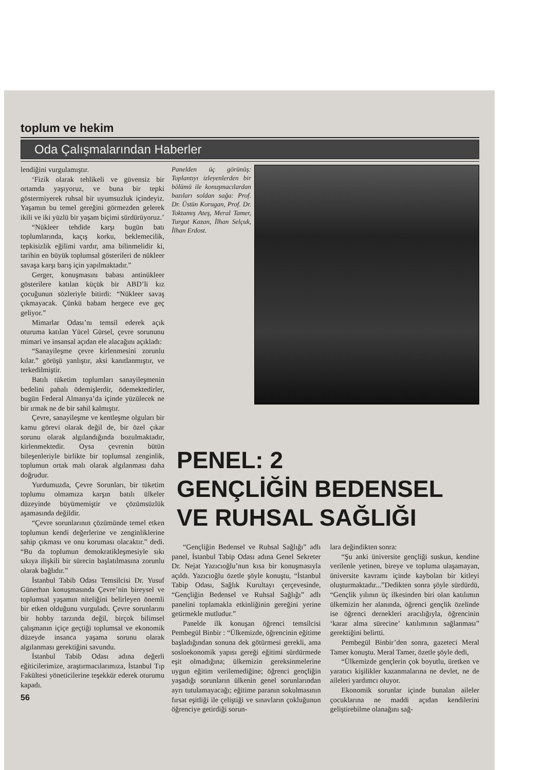toplum ve hekim
Oda Çalışmalarından Haberler
lendiğini vurgulamıştır.
‘Fizik olarak tehlikeli ve güvensiz bir ortamda yaşıyoruz, ve buna bir tepki göstermiyerek ruhsal bir uyumsuzluk içindeyiz. Yaşamın bu temel gereğini görmezden gelerek ikili ve iki yüzlü bir yaşam biçimi sürdürüyoruz.’
“Nükleer tehdide karşı bugün batı toplumlarında, kaçış korku, beklemecilik, tepkisizlik eğilimi vardır, ama bilinmelidir ki, tarihin en büyük toplumsal gösterileri de nükleer savaşa karşı barış için yapılmaktadır.”
Gerger, konuşmasını babası antinükleer gösterilere katılan küçük bir ABD’li kız çocuğunun sözleriyle bitirdi: “Nükleer savaş çıkmayacak. Çünkü babam hergece eve geç geliyor.”
Mimarlar Odası’nı temsil ederek açık oturuma katılan Yücel Gürsel, çevre sorununu mimari ve insansal açıdan ele alacağını açıkladı:
“Sanayileşme çevre kirlenmesini zorunlu kılar.” görüşü yanlıştır, aksi kanıtlanmıştır, ve terkedilmiştir.
Batılı tüketim toplumları sanayileşmenin bedelini pahalı ödemişlerdir, ödemektedirler, bugün Federal Almanya’da içinde yüzülecek ne bir ırmak ne de bir sahil kalmıştır.
Çevre, sanayileşme ve kentleşme olguları bir kamu görevi olarak değil de, bir özel çıkar sorunu olarak algılandığında bozulmaktadır, kirlenmektedir. Oysa çevrenin bütün bileşenleriyle birlikte bir toplumsal zenginlik, toplumun ortak malı olarak algılanması daha doğrudur.
Yurdumuzda, Çevre Sorunları, bir tüketim toplumu olmamıza karşın batılı ülkeler düzeyinde büyümemiştir ve çözümsüzlük aşamasında değildir.
“Çevre sorunlarının çözümünde temel etken toplumun kendi değerlerine ve zenginliklerine sahip çıkması ve onu koruması olacaktır.” dedi. “Bu da toplumun demokratikleşmesiyle sıkı sıkıya ilişkili bir sürecin başlatılmasına zorunlu olarak bağlıdır.”
İstanbul Tabib Odası Temsilcisi Dr. Yusuf Günerhan konuşmasında Çevre’nin bireysel ve toplumsal yaşamın niteliğini belirleyen önemli bir etken olduğunu vurguladı. Çevre sorunlarını bir hobby tarzında değil, birçok bilimsel çalışmanın içiçe geçtiği toplumsal ve ekonomik düzeyde insanca yaşama sorunu olarak algılanması gerektiğini savundu.
İstanbul Tabib Odası adına değerli eğiticilerimize, araştırmacılarımıza, İstanbul Tıp Fakültesi yöneticilerine teşekkür ederek oturumu kapadı.
56
Panelden üç görünüş: Toplantıyı izleyenlerden bir bölümü ile konuşmacılardan bazıları soldan sağa: Prof. Dr. Üstün Korugan, Prof. Dr. Toktamış Ateş, Meral Tamer, Turgut Kazan, İlhan Selçuk, İlhan Erdost.
PENEL: 2
GENÇLİĞİN BEDENSEL
VE RUHSAL SAĞLIĞI
“Gençliğin Bedensel ve Ruhsal Sağlığı” adlı panel, İstanbul Tabip Odası adına Genel Sekreter Dr. Nejat Yazıcıoğlu’nun kısa bir konuşmasıyla açıldı. Yazıcıoğlu özetle şöyle konuştu, “İstanbul Tabip Odası, Sağlık Kurultayı çerçevesinde, “Gençliğin Bedensel ve Ruhsal Sağlığı” adlı panelini toplamakla etkinliğinin gereğini yerine getirmekle mutludur.”
Panelde ilk konuşan öğrenci temsilcisi Pembegül Binbir : “Ülkemizde, öğrencinin eğitime başladığından sonuna dek götürmesi gerekli, ama sosloekonomik yapısı gereği eğitimi sürdürmede eşit olmadığına; ülkemizin gereksinmelerine uygun eğitim verilemediğine; öğrenci gençliğin yaşadığı sorunların ülkenin genel sorunlarından ayrı tutulamayacağı; eğitime paranın sokulmasının fırsat eşitliği ile çeliştiği ve sınavların çokluğunun öğrenciye getirdiği sorun-
lara değindikten sonra:
“Şu anki üniversite gençliği suskun, kendine verilenle yetinen, bireye ve topluma ulaşamayan, üniversite kavramı içinde kaybolan bir kitleyi oluşturmaktadır...”Dedikten sonra şöyle sürdürdü, “Gençlik yılının üç ilkesinden biri olan katılımın ülkemizin her alanında, öğrenci gençlik özelinde ise öğrenci dernekleri aracılığıyla, öğrencinin ‘karar alma sürecine’ katılımının sağlanması” gerektiğini belirtti.
Pembegül Binbir’den sonra, gazeteci Meral Tamer konuştu. Meral Tamer, özetle şöyle dedi,
“Ülkemizde gençlerin çok boyutlu, üretken ve yaratıcı kişilikler kazanmalarına ne devlet, ne de aileleri yardımcı oluyor.
Ekonomik sorunlar içinde bunalan aileler çocuklarına ne maddi açıdan kendilerini geliştirebilme olanağını sağ-